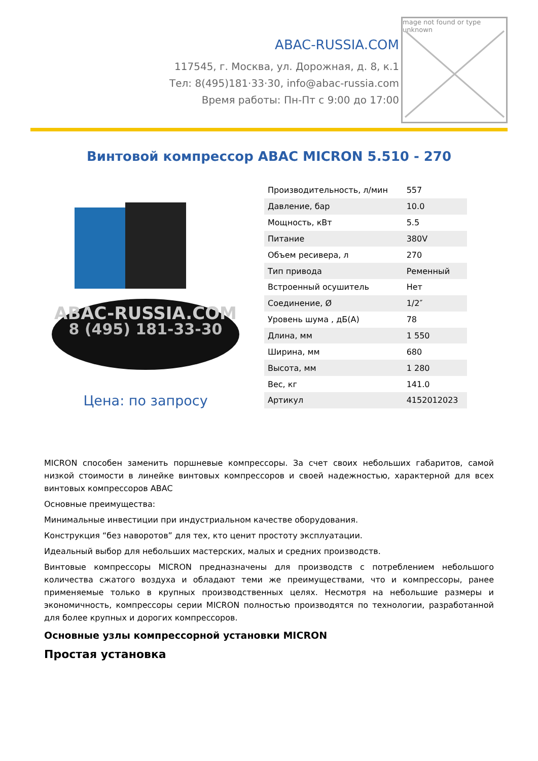ABAC-RUSSIA.COM
117545, г. Москва, ул. Дорожная, д. 8, к.1
Тел: 8(495)181·33·30, info@abac-russia.com
Время работы: Пн-Пт с 9:00 до 17:00
mage not found or type unknown
Винтовой компрессор ABAC MICRON 5.510 - 270
ABAC-RUSSIA.COM
8 (495) 181-33-30
Цена: по запросу
| Производительность, л/мин | 557 |
| Давление, бар | 10.0 |
| Мощность, кВт | 5.5 |
| Питание | 380V |
| Объем ресивера, л | 270 |
| Тип привода | Ременный |
| Встроенный осушитель | Нет |
| Соединение, Ø | 1/2″ |
| Уровень шума , дБ(А) | 78 |
| Длина, мм | 1 550 |
| Ширина, мм | 680 |
| Высота, мм | 1 280 |
| Вес, кг | 141.0 |
| Артикул | 4152012023 |
MICRON способен заменить поршневые компрессоры. За счет своих небольших габаритов, самой низкой стоимости в линейке винтовых компрессоров и своей надежностью, характерной для всех винтовых компрессоров ABAC
Основные преимущества:
Минимальные инвестиции при индустриальном качестве оборудования.
Конструкция “без наворотов” для тех, кто ценит простоту эксплуатации.
Идеальный выбор для небольших мастерских, малых и средних производств.
Винтовые компрессоры MICRON предназначены для производств с потреблением небольшого количества сжатого воздуха и обладают теми же преимуществами, что и компрессоры, ранее применяемые только в крупных производственных целях. Несмотря на небольшие размеры и экономичность, компрессоры серии MICRON полностью производятся по технологии, разработанной для более крупных и дорогих компрессоров.
Основные узлы компрессорной установки MICRON
Простая установка